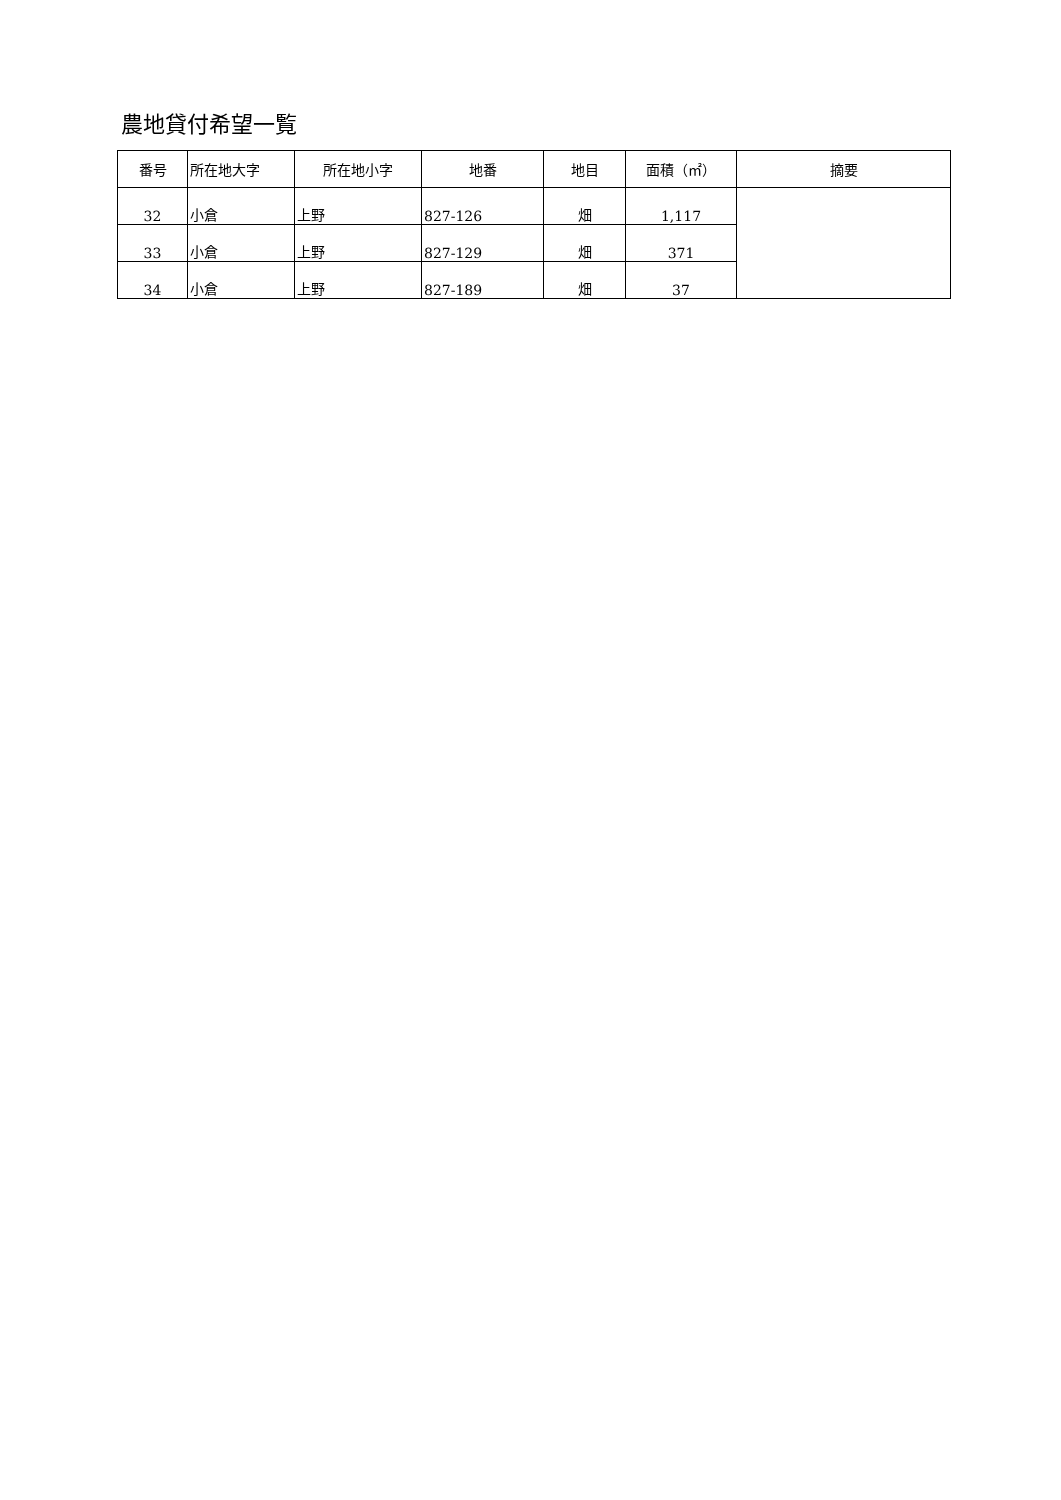農地貸付希望一覧
| 番号 | 所在地大字 | 所在地小字 | 地番 | 地目 | 面積（㎡） | 摘要 |
| --- | --- | --- | --- | --- | --- | --- |
| 32 | 小倉 | 上野 | 827-126 | 畑 | 1,117 | |
| 33 | 小倉 | 上野 | 827-129 | 畑 | 371 | |
| 34 | 小倉 | 上野 | 827-189 | 畑 | 37 | |